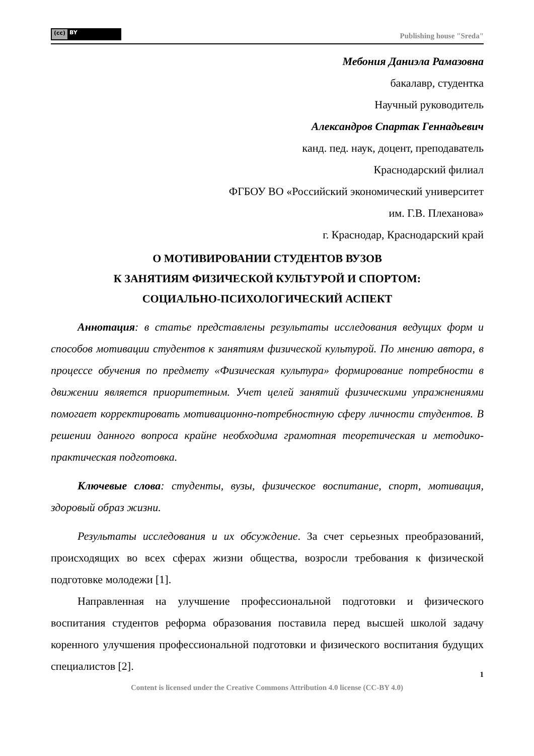(cc) BY
Publishing house "Sreda"
Мебония Даниэла Рамазовна
бакалавр, студентка
Научный руководитель
Александров Спартак Геннадьевич
канд. пед. наук, доцент, преподаватель
Краснодарский филиал
ФГБОУ ВО «Российский экономический университет
им. Г.В. Плеханова»
г. Краснодар, Краснодарский край
О МОТИВИРОВАНИИ СТУДЕНТОВ ВУЗОВ
К ЗАНЯТИЯМ ФИЗИЧЕСКОЙ КУЛЬТУРОЙ И СПОРТОМ:
СОЦИАЛЬНО-ПСИХОЛОГИЧЕСКИЙ АСПЕКТ
Аннотация: в статье представлены результаты исследования ведущих форм и способов мотивации студентов к занятиям физической культурой. По мнению автора, в процессе обучения по предмету «Физическая культура» формирование потребности в движении является приоритетным. Учет целей занятий физическими упражнениями помогает корректировать мотивационно-потребностную сферу личности студентов. В решении данного вопроса крайне необходима грамотная теоретическая и методико-практическая подготовка.
Ключевые слова: студенты, вузы, физическое воспитание, спорт, мотивация, здоровый образ жизни.
Результаты исследования и их обсуждение. За счет серьезных преобразований, происходящих во всех сферах жизни общества, возросли требования к физической подготовке молодежи [1].
Направленная на улучшение профессиональной подготовки и физического воспитания студентов реформа образования поставила перед высшей школой задачу коренного улучшения профессиональной подготовки и физического воспитания будущих специалистов [2].
1
Content is licensed under the Creative Commons Attribution 4.0 license (CC-BY 4.0)